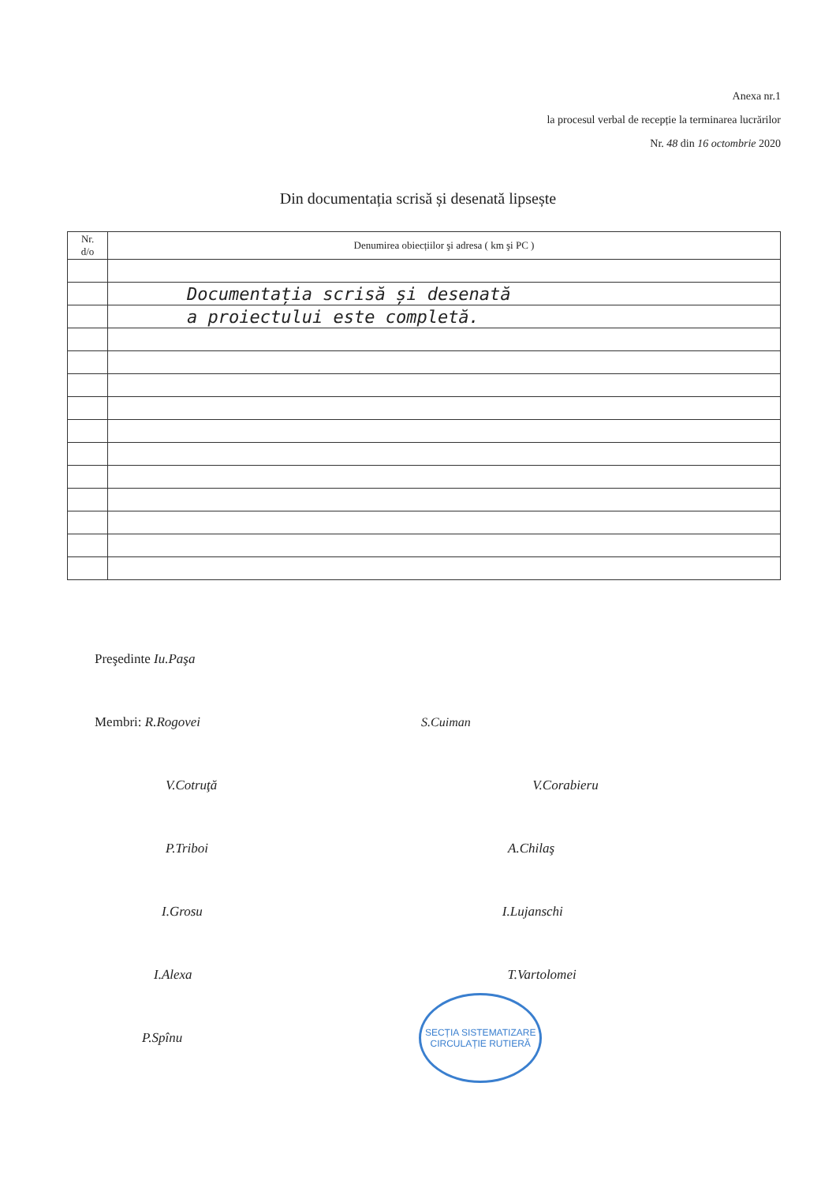Anexa nr.1
la procesul verbal de recepție la terminarea lucrărilor
Nr. 48 din 16 octombrie 2020
Din documentația scrisă și desenată lipsește
| Nr. d/o | Denumirea obiecțiilor şi adresa ( km şi PC ) |
| --- | --- |
| | Documentația scrisă și desenată |
| | a proiectului este completă. |
Preşedinte Iu.Paşa
Membri: R.Rogovei S.Cuiman
V.Cotruţă V.Corabieru
P.Triboi A.Chilaş
I.Grosu I.Lujanschi
I.Alexa T.Vartolomei
P.Spînu
SECȚIA SISTEMATIZARE CIRCULAȚIE RUTIERĂ